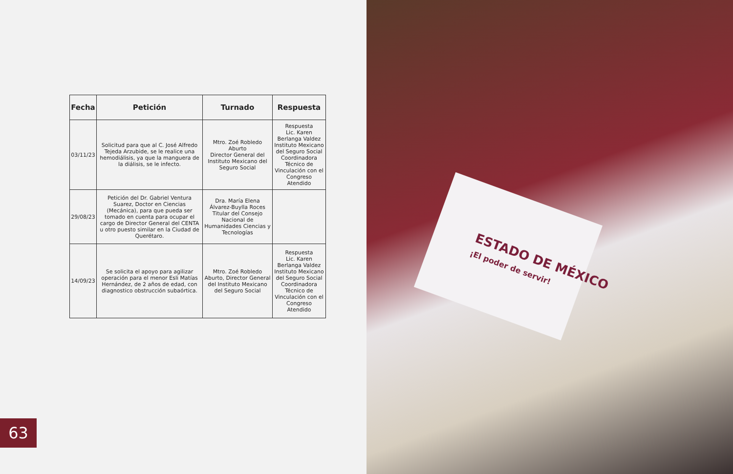| Fecha | Petición | Turnado | Respuesta |
| --- | --- | --- | --- |
| 03/11/23 | Solicitud para que al C. José Alfredo Tejeda Arzubide, se le realice una hemodiálisis, ya que la manguera de la diálisis, se le infecto. | Mtro. Zoé Robledo Aburto Director General del Instituto Mexicano del Seguro Social | Respuesta Lic. Karen Berlanga Valdez Instituto Mexicano del Seguro Social Coordinadora Técnico de Vinculación con el Congreso Atendido |
| 29/08/23 | Petición del Dr. Gabriel Ventura Suarez, Doctor en Ciencias (Mecánica), para que pueda ser tomado en cuenta para ocupar el cargo de Director General del CENTA u otro puesto similar en la Ciudad de Querétaro. | Dra. María Elena Álvarez-Buylla Roces Titular del Consejo Nacional de Humanidades Ciencias y Tecnologías | |
| 14/09/23 | Se solicita el apoyo para agilizar operación para el menor Esli Matías Hernández, de 2 años de edad, con diagnostico obstrucción subaórtica. | Mtro. Zoé Robledo Aburto, Director General del Instituto Mexicano del Seguro Social | Respuesta Lic. Karen Berlanga Valdez Instituto Mexicano del Seguro Social Coordinadora Técnico de Vinculación con el Congreso Atendido |
63
ESTADO DE MÉXICO
¡El poder de servir!